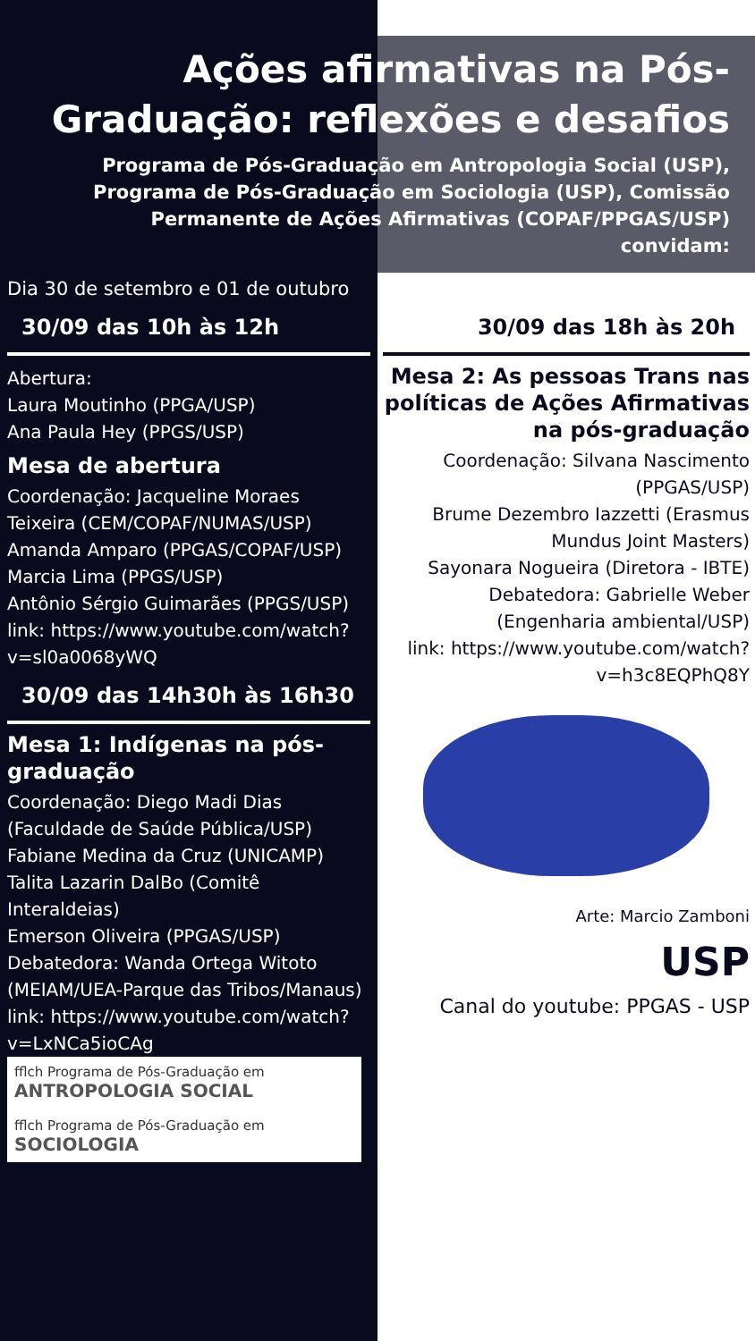Ações afirmativas na Pós-Graduação: reflexões e desafios
Programa de Pós-Graduação em Antropologia Social (USP), Programa de Pós-Graduação em Sociologia (USP), Comissão Permanente de Ações Afirmativas (COPAF/PPGAS/USP) convidam:
Dia 30 de setembro e 01 de outubro
30/09 das 10h às 12h
Abertura:
Laura Moutinho (PPGA/USP)
Ana Paula Hey (PPGS/USP)
Mesa de abertura
Coordenação: Jacqueline Moraes Teixeira (CEM/COPAF/NUMAS/USP)
Amanda Amparo (PPGAS/COPAF/USP)
Marcia Lima (PPGS/USP)
Antônio Sérgio Guimarães (PPGS/USP)
link: https://www.youtube.com/watch?v=sl0a0068yWQ
30/09 das 14h30h às 16h30
Mesa 1: Indígenas na pós-graduação
Coordenação: Diego Madi Dias (Faculdade de Saúde Pública/USP)
Fabiane Medina da Cruz (UNICAMP)
Talita Lazarin DalBo (Comitê Interaldeias)
Emerson Oliveira (PPGAS/USP)
Debatedora: Wanda Ortega Witoto (MEIAM/UEA-Parque das Tribos/Manaus)
link: https://www.youtube.com/watch?v=LxNCa5ioCAg
fflch Programa de Pós-Graduação em ANTROPOLOGIA SOCIAL
fflch Programa de Pós-Graduação em SOCIOLOGIA
30/09 das 18h às 20h
Mesa 2: As pessoas Trans nas políticas de Ações Afirmativas na pós-graduação
Coordenação: Silvana Nascimento (PPGAS/USP)
Brume Dezembro Iazzetti (Erasmus Mundus Joint Masters)
Sayonara Nogueira (Diretora - IBTE)
Debatedora: Gabrielle Weber (Engenharia ambiental/USP)
link: https://www.youtube.com/watch?v=h3c8EQPhQ8Y
Arte: Marcio Zamboni
USP
Canal do youtube: PPGAS - USP